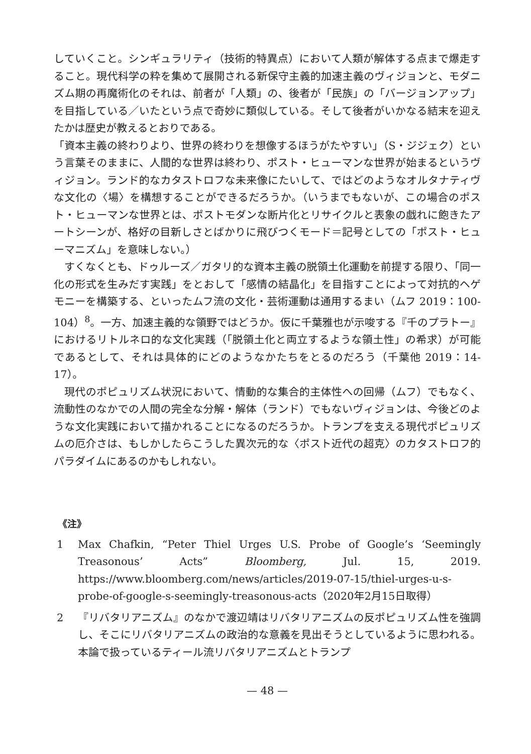していくこと。シンギュラリティ（技術的特異点）において人類が解体する点まで爆走すること。現代科学の粋を集めて展開される新保守主義的加速主義のヴィジョンと、モダニズム期の再魔術化のそれは、前者が「人類」の、後者が「民族」の「バージョンアップ」を目指している／いたという点で奇妙に類似している。そして後者がいかなる結末を迎えたかは歴史が教えるとおりである。
「資本主義の終わりより、世界の終わりを想像するほうがたやすい」（S・ジジェク）という言葉そのままに、人間的な世界は終わり、ポスト・ヒューマンな世界が始まるというヴィジョン。ランド的なカタストロフな未来像にたいして、ではどのようなオルタナティヴな文化の〈場〉を構想することができるだろうか。（いうまでもないが、この場合のポスト・ヒューマンな世界とは、ポストモダンな断片化とリサイクルと表象の戯れに飽きたアートシーンが、格好の目新しさとばかりに飛びつくモード＝記号としての「ポスト・ヒューマニズム」を意味しない。）
すくなくとも、ドゥルーズ／ガタリ的な資本主義の脱領土化運動を前提する限り、「同一化の形式を生みだす実践」をとおして「感情の結晶化」を目指すことによって対抗的ヘゲモニーを構築する、といったムフ流の文化・芸術運動は通用するまい（ムフ 2019：100-104）<sup>8</sup>。一方、加速主義的な領野ではどうか。仮に千葉雅也が示唆する『千のプラトー』におけるリトルネロ的な文化実践（「脱領土化と両立するような領土性」の希求）が可能であるとして、それは具体的にどのようなかたちをとるのだろう（千葉他 2019：14-17）。
現代のポピュリズム状況において、情動的な集合的主体性への回帰（ムフ）でもなく、流動性のなかでの人間の完全な分解・解体（ランド）でもないヴィジョンは、今後どのような文化実践において描かれることになるのだろうか。トランプを支える現代ポピュリズムの厄介さは、もしかしたらこうした異次元的な〈ポスト近代の超克〉のカタストロフ的パラダイムにあるのかもしれない。
《注》
1 Max Chafkin, “Peter Thiel Urges U.S. Probe of Google’s ‘Seemingly Treasonous’ Acts” Bloomberg, Jul. 15, 2019. https://www.bloomberg.com/news/articles/2019-07-15/thiel-urges-u-s-probe-of-google-s-seemingly-treasonous-acts（2020年2月15日取得）
2 『リバタリアニズム』のなかで渡辺靖はリバタリアニズムの反ポピュリズム性を強調し、そこにリバタリアニズムの政治的な意義を見出そうとしているように思われる。本論で扱っているティール流リバタリアニズムとトランプ
— 48 —